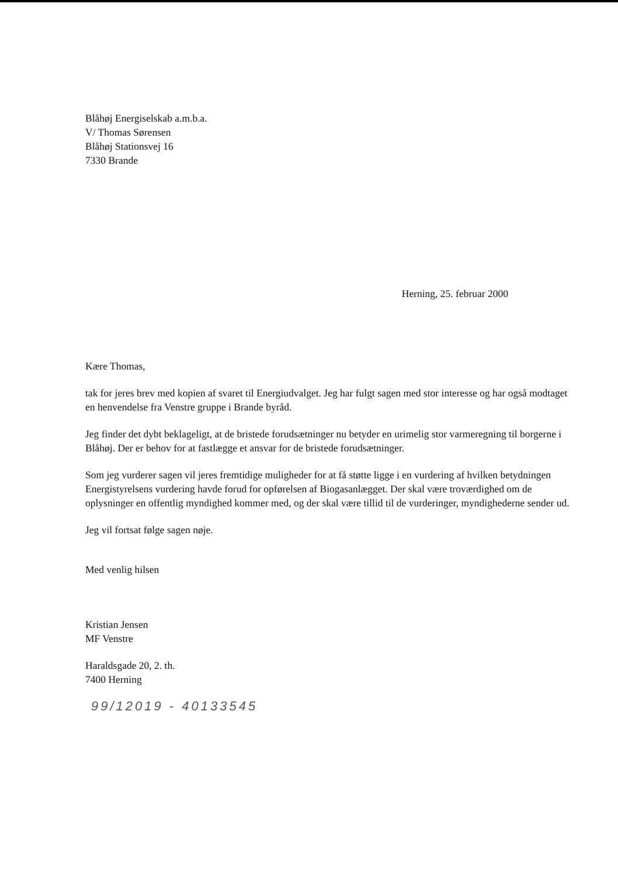Blåhøj Energiselskab a.m.b.a.
V/ Thomas Sørensen
Blåhøj Stationsvej 16
7330 Brande
Herning, 25. februar 2000
Kære Thomas,
tak for jeres brev med kopien af svaret til Energiudvalget. Jeg har fulgt sagen med stor interesse og har også modtaget en henvendelse fra Venstre gruppe i Brande byråd.
Jeg finder det dybt beklageligt, at de bristede forudsætninger nu betyder en urimelig stor varmeregning til borgerne i Blåhøj. Der er behov for at fastlægge et ansvar for de bristede forudsætninger.
Som jeg vurderer sagen vil jeres fremtidige muligheder for at få støtte ligge i en vurdering af hvilken betydningen Energistyrelsens vurdering havde forud for opførelsen af Biogasanlægget. Der skal være troværdighed om de oplysninger en offentlig myndighed kommer med, og der skal være tillid til de vurderinger, myndighederne sender ud.
Jeg vil fortsat følge sagen nøje.
Med venlig hilsen
Kristian Jensen
MF Venstre
Haraldsgade 20, 2. th.
7400 Herning
99/12019 - 40133545